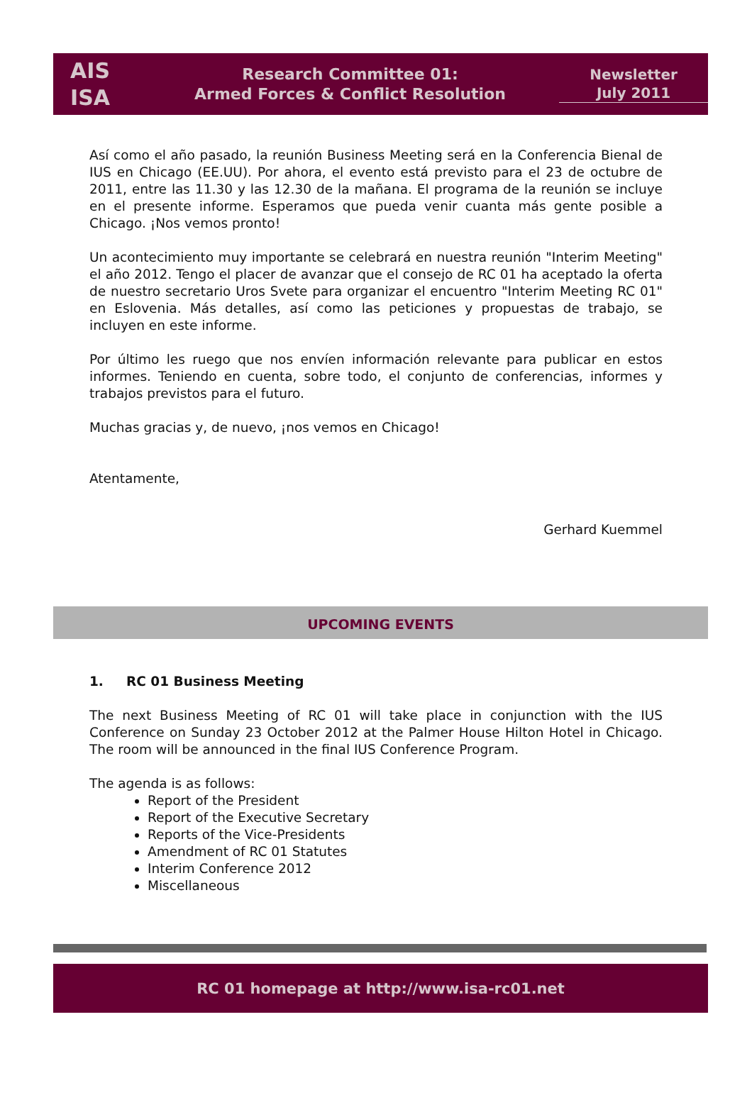AIS
ISA
Research Committee 01:
Armed Forces & Conflict Resolution
Newsletter
July 2011
Así como el año pasado, la reunión Business Meeting será en la Conferencia Bienal de IUS en Chicago (EE.UU). Por ahora, el evento está previsto para el 23 de octubre de 2011, entre las 11.30 y las 12.30 de la mañana. El programa de la reunión se incluye en el presente informe. Esperamos que pueda venir cuanta más gente posible a Chicago. ¡Nos vemos pronto!
Un acontecimiento muy importante se celebrará en nuestra reunión "Interim Meeting" el año 2012. Tengo el placer de avanzar que el consejo de RC 01 ha aceptado la oferta de nuestro secretario Uros Svete para organizar el encuentro "Interim Meeting RC 01" en Eslovenia. Más detalles, así como las peticiones y propuestas de trabajo, se incluyen en este informe.
Por último les ruego que nos envíen información relevante para publicar en estos informes. Teniendo en cuenta, sobre todo, el conjunto de conferencias, informes y trabajos previstos para el futuro.
Muchas gracias y, de nuevo, ¡nos vemos en Chicago!
Atentamente,
Gerhard Kuemmel
UPCOMING EVENTS
1. RC 01 Business Meeting
The next Business Meeting of RC 01 will take place in conjunction with the IUS Conference on Sunday 23 October 2012 at the Palmer House Hilton Hotel in Chicago. The room will be announced in the final IUS Conference Program.
The agenda is as follows:
Report of the President
Report of the Executive Secretary
Reports of the Vice-Presidents
Amendment of RC 01 Statutes
Interim Conference 2012
Miscellaneous
RC 01 homepage at http://www.isa-rc01.net